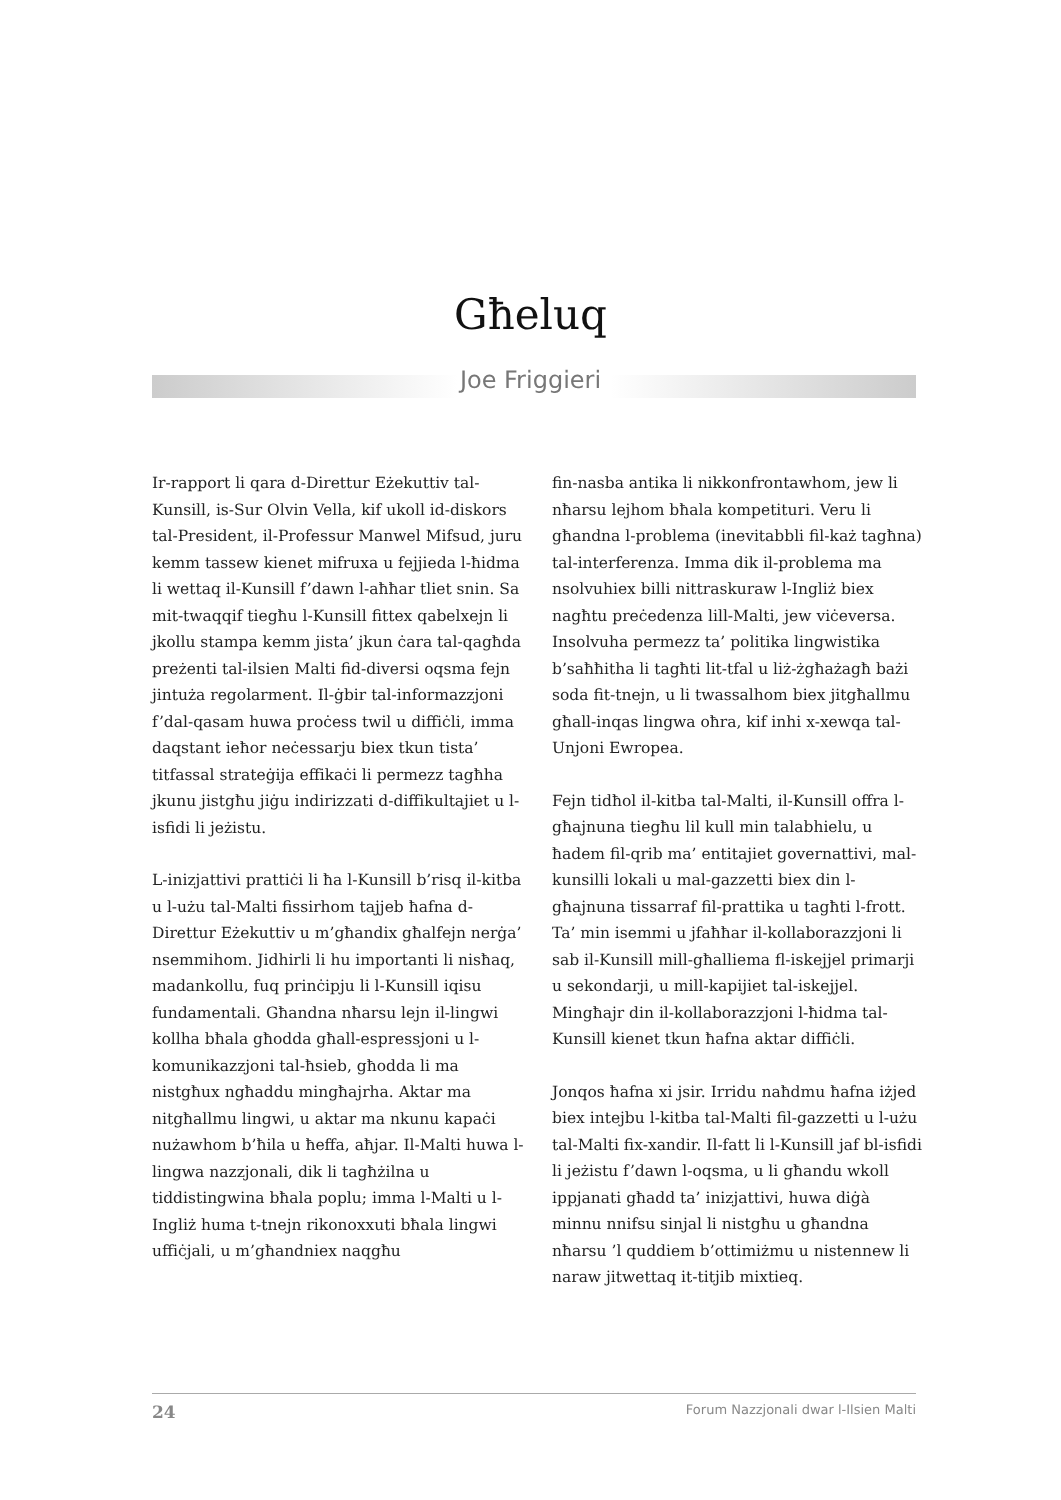Għeluq
Joe Friggieri
Ir-rapport li qara d-Direttur Eżekuttiv tal-Kunsill, is-Sur Olvin Vella, kif ukoll id-diskors tal-President, il-Professur Manwel Mifsud, juru kemm tassew kienet mifruxa u fejjieda l-ħidma li wettaq il-Kunsill f’dawn l-aħħar tliet snin. Sa mit-twaqqif tiegħu l-Kunsill fittex qabelxejn li jkollu stampa kemm jista’ jkun ċara tal-qagħda preżenti tal-ilsien Malti fid-diversi oqsma fejn jintuża regolarment. Il-ġbir tal-informazzjoni f’dal-qasam huwa proċess twil u diffiċli, imma daqstant ieħor neċessarju biex tkun tista’ titfassal strateġija effikaċi li permezz tagħha jkunu jistgħu jiġu indirizzati d-diffikultajiet u l-isfidi li jeżistu.
L-inizjattivi prattiċi li ħa l-Kunsill b’risq il-kitba u l-użu tal-Malti fissirhom tajjeb ħafna d-Direttur Eżekuttiv u m’għandix għalfejn nerġa’ nsemmihom. Jidhirli li hu importanti li nisħaq, madankollu, fuq prinċipju li l-Kunsill iqisu fundamentali. Għandna nħarsu lejn il-lingwi kollha bħala għodda għall-espressjoni u l-komunikazzjoni tal-ħsieb, għodda li ma nistgħux ngħaddu mingħajrha. Aktar ma nitgħallmu lingwi, u aktar ma nkunu kapaċi nużawhom b’ħila u ħeffa, aħjar. Il-Malti huwa l-lingwa nazzjonali, dik li tagħżilna u tiddistingwina bħala poplu; imma l-Malti u l-Ingliż huma t-tnejn rikonoxxuti bħala lingwi uffiċjali, u m’għandniex naqgħu
fin-nasba antika li nikkonfrontawhom, jew li nħarsu lejhom bħala kompetituri. Veru li għandna l-problema (inevitabbli fil-każ tagħna) tal-interferenza. Imma dik il-problema ma nsolvuhiex billi nittraskuraw l-Ingliż biex nagħtu preċedenza lill-Malti, jew viċeversa. Insolvuha permezz ta’ politika lingwistika b’saħħitha li tagħti lit-tfal u liż-żgħażagħ bażi soda fit-tnejn, u li twassalhom biex jitgħallmu għall-inqas lingwa oħra, kif inhi x-xewqa tal-Unjoni Ewropea.
Fejn tidħol il-kitba tal-Malti, il-Kunsill offra l-għajnuna tiegħu lil kull min talabhielu, u ħadem fil-qrib ma’ entitajiet governattivi, mal-kunsilli lokali u mal-gazzetti biex din l-għajnuna tissarraf fil-prattika u tagħti l-frott. Ta’ min isemmi u jfaħħar il-kollaborazzjoni li sab il-Kunsill mill-għalliema fl-iskejjel primarji u sekondarji, u mill-kapijiet tal-iskejjel. Mingħajr din il-kollaborazzjoni l-ħidma tal-Kunsill kienet tkun ħafna aktar diffiċli.
Jonqos ħafna xi jsir. Irridu naħdmu ħafna iżjed biex intejbu l-kitba tal-Malti fil-gazzetti u l-użu tal-Malti fix-xandir. Il-fatt li l-Kunsill jaf bl-isfidi li jeżistu f’dawn l-oqsma, u li għandu wkoll ippjanati għadd ta’ inizjattivi, huwa diġà minnu nnifsu sinjal li nistgħu u għandna nħarsu ’l quddiem b’ottimiżmu u nistennew li naraw jitwettaq it-titjib mixtieq.
24 Forum Nazzjonali dwar l-Ilsien Malti